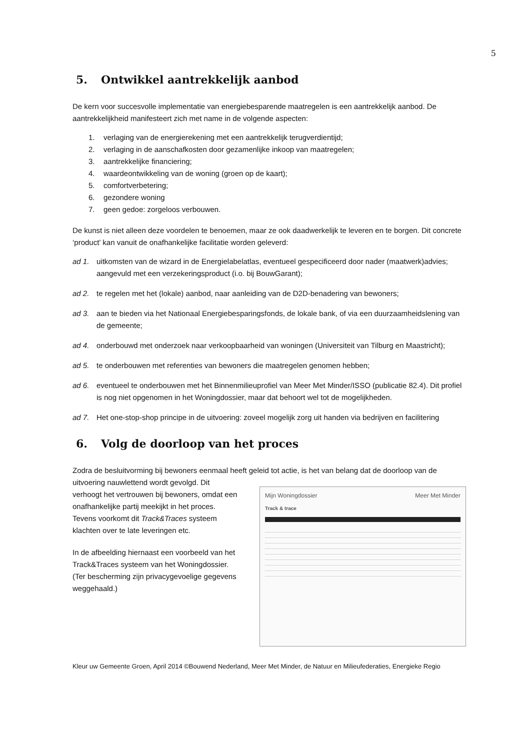5
5. Ontwikkel aantrekkelijk aanbod
De kern voor succesvolle implementatie van energiebesparende maatregelen is een aantrekkelijk aanbod. De aantrekkelijkheid manifesteert zich met name in de volgende aspecten:
1. verlaging van de energierekening met een aantrekkelijk terugverdientijd;
2. verlaging in de aanschafkosten door gezamenlijke inkoop van maatregelen;
3. aantrekkelijke financiering;
4. waardeontwikkeling van de woning (groen op de kaart);
5. comfortverbetering;
6. gezondere woning
7. geen gedoe: zorgeloos verbouwen.
De kunst is niet alleen deze voordelen te benoemen, maar ze ook daadwerkelijk te leveren en te borgen. Dit concrete ‘product’ kan vanuit de onafhankelijke facilitatie worden geleverd:
ad 1. uitkomsten van de wizard in de Energielabelatlas, eventueel gespecificeerd door nader (maatwerk)advies; aangevuld met een verzekeringsproduct (i.o. bij BouwGarant);
ad 2. te regelen met het (lokale) aanbod, naar aanleiding van de D2D-benadering van bewoners;
ad 3. aan te bieden via het Nationaal Energiebesparingsfonds, de lokale bank, of via een duurzaamheidslening van de gemeente;
ad 4. onderbouwd met onderzoek naar verkoopbaarheid van woningen (Universiteit van Tilburg en Maastricht);
ad 5. te onderbouwen met referenties van bewoners die maatregelen genomen hebben;
ad 6. eventueel te onderbouwen met het Binnenmilieuprofiel van Meer Met Minder/ISSO (publicatie 82.4). Dit profiel is nog niet opgenomen in het Woningdossier, maar dat behoort wel tot de mogelijkheden.
ad 7. Het one-stop-shop principe in de uitvoering: zoveel mogelijk zorg uit handen via bedrijven en facilitering
6. Volg de doorloop van het proces
Zodra de besluitvorming bij bewoners eenmaal heeft geleid tot actie, is het van belang dat de doorloop van de
uitvoering nauwlettend wordt gevolgd. Dit verhoogt het vertrouwen bij bewoners, omdat een onafhankelijke partij meekijkt in het proces. Tevens voorkomt dit Track&Traces systeem klachten over te late leveringen etc.
In de afbeelding hiernaast een voorbeeld van het Track&Traces systeem van het Woningdossier.
(Ter bescherming zijn privacygevoelige gegevens weggehaald.)
Mijn Woningdossier Meer Met Minder
Track & trace
Kleur uw Gemeente Groen, April 2014 ©Bouwend Nederland, Meer Met Minder, de Natuur en Milieufederaties, Energieke Regio